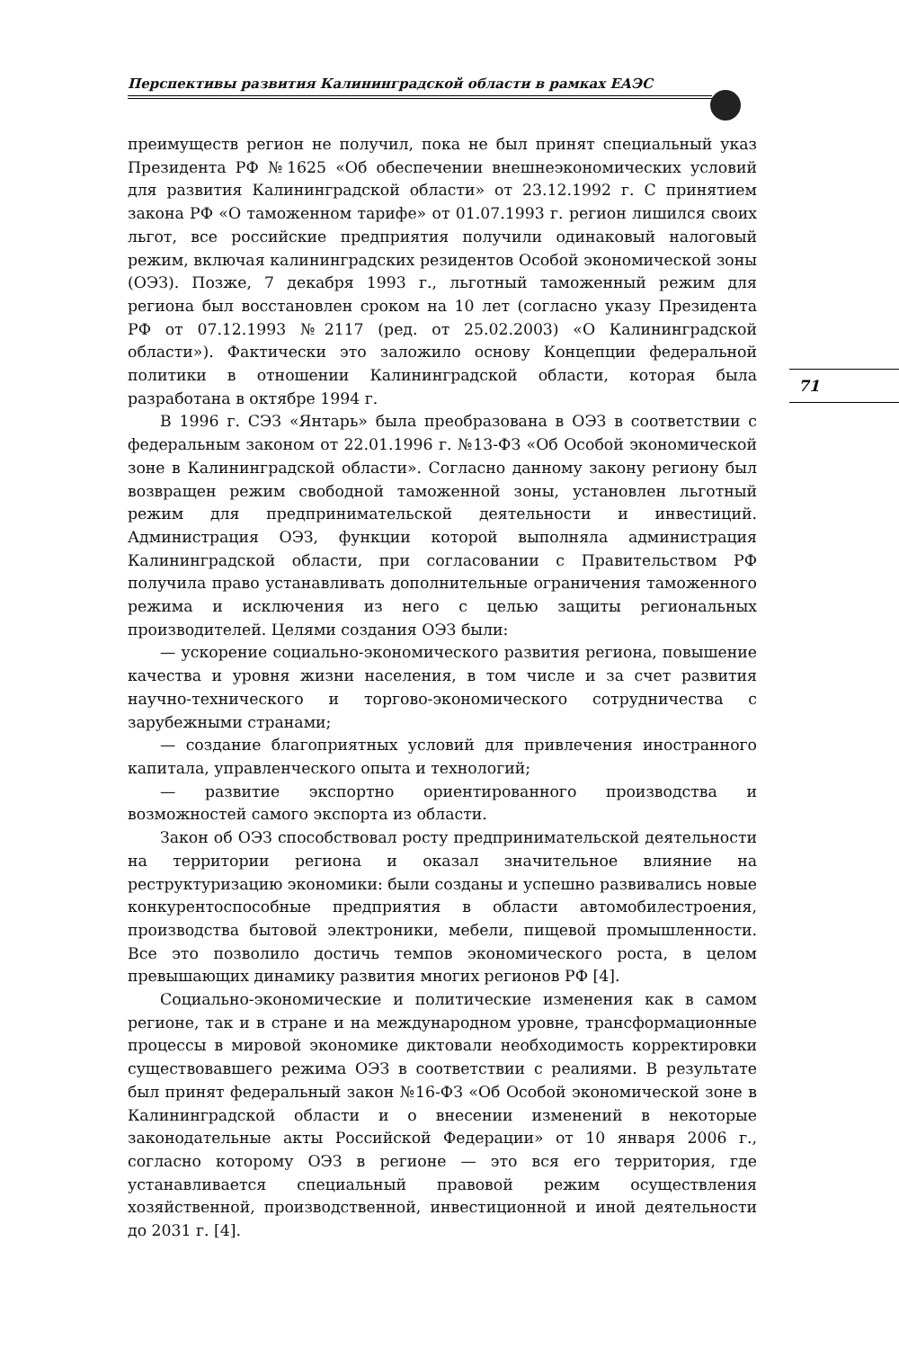Перспективы развития Калининградской области в рамках ЕАЭС
преимуществ регион не получил, пока не был принят специальный указ Президента РФ №1625 «Об обеспечении внешнеэкономических условий для развития Калининградской области» от 23.12.1992 г. С принятием закона РФ «О таможенном тарифе» от 01.07.1993 г. регион лишился своих льгот, все российские предприятия получили одинаковый налоговый режим, включая калининградских резидентов Особой экономической зоны (ОЭЗ). Позже, 7 декабря 1993 г., льготный таможенный режим для региона был восстановлен сроком на 10 лет (согласно указу Президента РФ от 07.12.1993 №2117 (ред. от 25.02.2003) «О Калининградской области»). Фактически это заложило основу Концепции федеральной политики в отношении Калининградской области, которая была разработана в октябре 1994 г.
В 1996 г. СЭЗ «Янтарь» была преобразована в ОЭЗ в соответствии с федеральным законом от 22.01.1996 г. №13-ФЗ «Об Особой экономической зоне в Калининградской области». Согласно данному закону региону был возвращен режим свободной таможенной зоны, установлен льготный режим для предпринимательской деятельности и инвестиций. Администрация ОЭЗ, функции которой выполняла администрация Калининградской области, при согласовании с Правительством РФ получила право устанавливать дополнительные ограничения таможенного режима и исключения из него с целью защиты региональных производителей. Целями создания ОЭЗ были:
— ускорение социально-экономического развития региона, повышение качества и уровня жизни населения, в том числе и за счет развития научно-технического и торгово-экономического сотрудничества с зарубежными странами;
— создание благоприятных условий для привлечения иностранного капитала, управленческого опыта и технологий;
— развитие экспортно ориентированного производства и возможностей самого экспорта из области.
Закон об ОЭЗ способствовал росту предпринимательской деятельности на территории региона и оказал значительное влияние на реструктуризацию экономики: были созданы и успешно развивались новые конкурентоспособные предприятия в области автомобилестроения, производства бытовой электроники, мебели, пищевой промышленности. Все это позволило достичь темпов экономического роста, в целом превышающих динамику развития многих регионов РФ [4].
Социально-экономические и политические изменения как в самом регионе, так и в стране и на международном уровне, трансформационные процессы в мировой экономике диктовали необходимость корректировки существовавшего режима ОЭЗ в соответствии с реалиями. В результате был принят федеральный закон №16-ФЗ «Об Особой экономической зоне в Калининградской области и о внесении изменений в некоторые законодательные акты Российской Федерации» от 10 января 2006 г., согласно которому ОЭЗ в регионе — это вся его территория, где устанавливается специальный правовой режим осуществления хозяйственной, производственной, инвестиционной и иной деятельности до 2031 г. [4].
71